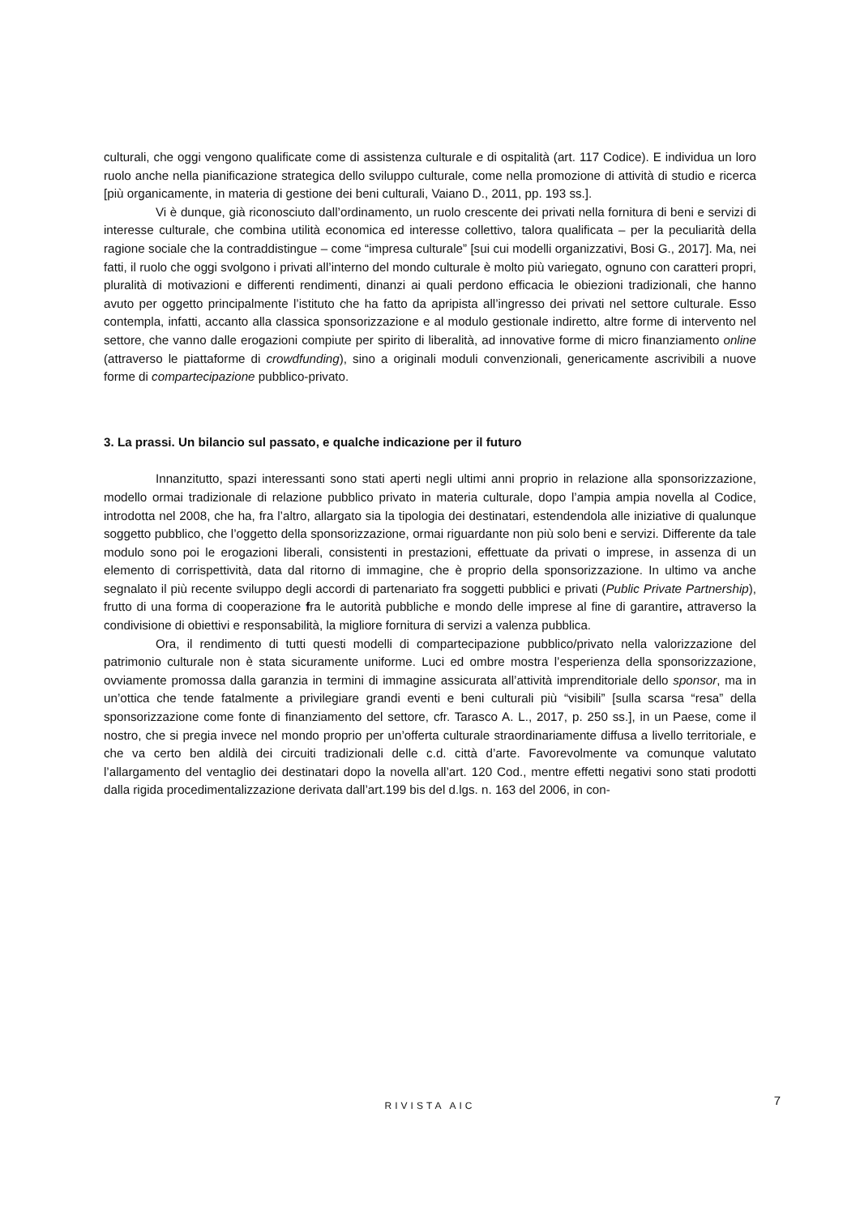culturali, che oggi vengono qualificate come di assistenza culturale e di ospitalità (art. 117 Codice). E individua un loro ruolo anche nella pianificazione strategica dello sviluppo culturale, come nella promozione di attività di studio e ricerca [più organicamente, in materia di gestione dei beni culturali, Vaiano D., 2011, pp. 193 ss.].
Vi è dunque, già riconosciuto dall’ordinamento, un ruolo crescente dei privati nella fornitura di beni e servizi di interesse culturale, che combina utilità economica ed interesse collettivo, talora qualificata – per la peculiarità della ragione sociale che la contraddistingue – come “impresa culturale” [sui cui modelli organizzativi, Bosi G., 2017]. Ma, nei fatti, il ruolo che oggi svolgono i privati all’interno del mondo culturale è molto più variegato, ognuno con caratteri propri, pluralità di motivazioni e differenti rendimenti, dinanzi ai quali perdono efficacia le obiezioni tradizionali, che hanno avuto per oggetto principalmente l’istituto che ha fatto da apripista all’ingresso dei privati nel settore culturale. Esso contempla, infatti, accanto alla classica sponsorizzazione e al modulo gestionale indiretto, altre forme di intervento nel settore, che vanno dalle erogazioni compiute per spirito di liberalità, ad innovative forme di micro finanziamento online (attraverso le piattaforme di crowdfunding), sino a originali moduli convenzionali, genericamente ascrivibili a nuove forme di compartecipazione pubblico-privato.
3. La prassi. Un bilancio sul passato, e qualche indicazione per il futuro
Innanzitutto, spazi interessanti sono stati aperti negli ultimi anni proprio in relazione alla sponsorizzazione, modello ormai tradizionale di relazione pubblico privato in materia culturale, dopo l’ampia ampia novella al Codice, introdotta nel 2008, che ha, fra l’altro, allargato sia la tipologia dei destinatari, estendendola alle iniziative di qualunque soggetto pubblico, che l’oggetto della sponsorizzazione, ormai riguardante non più solo beni e servizi. Differente da tale modulo sono poi le erogazioni liberali, consistenti in prestazioni, effettuate da privati o imprese, in assenza di un elemento di corrispettività, data dal ritorno di immagine, che è proprio della sponsorizzazione. In ultimo va anche segnalato il più recente sviluppo degli accordi di partenariato fra soggetti pubblici e privati (Public Private Partnership), frutto di una forma di cooperazione fra le autorità pubbliche e mondo delle imprese al fine di garantire, attraverso la condivisione di obiettivi e responsabilità, la migliore fornitura di servizi a valenza pubblica.
Ora, il rendimento di tutti questi modelli di compartecipazione pubblico/privato nella valorizzazione del patrimonio culturale non è stata sicuramente uniforme. Luci ed ombre mostra l’esperienza della sponsorizzazione, ovviamente promossa dalla garanzia in termini di immagine assicurata all’attività imprenditoriale dello sponsor, ma in un’ottica che tende fatalmente a privilegiare grandi eventi e beni culturali più “visibili” [sulla scarsa “resa” della sponsorizzazione come fonte di finanziamento del settore, cfr. Tarasco A. L., 2017, p. 250 ss.], in un Paese, come il nostro, che si pregia invece nel mondo proprio per un’offerta culturale straordinariamente diffusa a livello territoriale, e che va certo ben aldilà dei circuiti tradizionali delle c.d. città d’arte. Favorevolmente va comunque valutato l’allargamento del ventaglio dei destinatari dopo la novella all’art. 120 Cod., mentre effetti negativi sono stati prodotti dalla rigida procedimentalizzazione derivata dall’art.199 bis del d.lgs. n. 163 del 2006, in con-
RIVISTA AIC
7